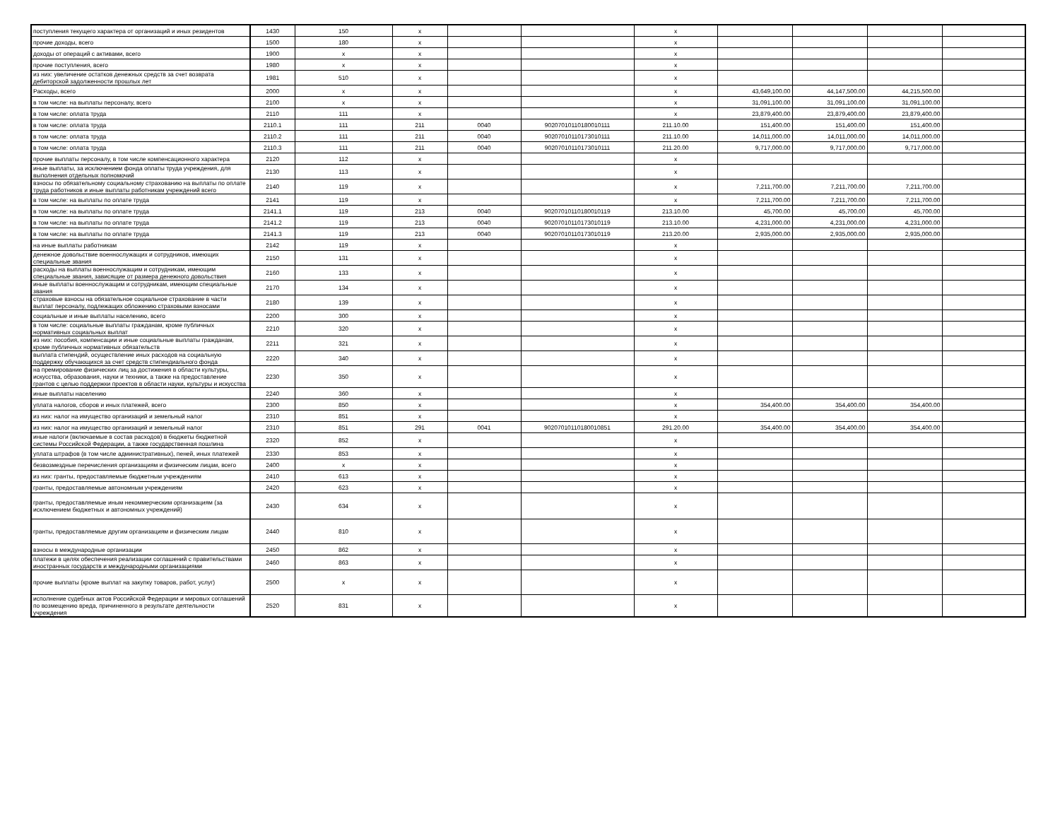| поступления текущего характера от организаций и иных резидентов | 1430 | 150 | x | | | x | | | | |
| прочие доходы, всего | 1500 | 180 | x | | | x | | | | |
| доходы от операций с активами, всего | 1900 | x | x | | | x | | | | |
| прочие поступления, всего | 1980 | x | x | | | x | | | | |
| из них: увеличение остатков денежных средств за счет возврата дебиторской задолженности прошлых лет | 1981 | 510 | x | | | x | | | | |
| Расходы, всего | 2000 | x | x | | | x | 43,649,100.00 | 44,147,500.00 | 44,215,500.00 | |
| в том числе: на выплаты персоналу, всего | 2100 | x | x | | | x | 31,091,100.00 | 31,091,100.00 | 31,091,100.00 | |
| в том числе: оплата труда | 2110 | 111 | x | | | x | 23,879,400.00 | 23,879,400.00 | 23,879,400.00 | |
| в том числе: оплата труда | 2110.1 | 111 | 211 | 0040 | 90207010110180010111 | 211.10.00 | 151,400.00 | 151,400.00 | 151,400.00 | |
| в том числе: оплата труда | 2110.2 | 111 | 211 | 0040 | 90207010110173010111 | 211.10.00 | 14,011,000.00 | 14,011,000.00 | 14,011,000.00 | |
| в том числе: оплата труда | 2110.3 | 111 | 211 | 0040 | 90207010110173010111 | 211.20.00 | 9,717,000.00 | 9,717,000.00 | 9,717,000.00 | |
| прочие выплаты персоналу, в том числе компенсационного характера | 2120 | 112 | x | | | x | | | | |
| иные выплаты, за исключением фонда оплаты труда учреждения, для выполнения отдельных полномочий | 2130 | 113 | x | | | x | | | | |
| взносы по обязательному социальному страхованию на выплаты по оплате труда работников и иные выплаты работникам учреждений всего | 2140 | 119 | x | | | x | 7,211,700.00 | 7,211,700.00 | 7,211,700.00 | |
| в том числе: на выплаты по оплате труда | 2141 | 119 | x | | | x | 7,211,700.00 | 7,211,700.00 | 7,211,700.00 | |
| в том числе: на выплаты по оплате труда | 2141.1 | 119 | 213 | 0040 | 90207010110180010119 | 213.10.00 | 45,700.00 | 45,700.00 | 45,700.00 | |
| в том числе: на выплаты по оплате труда | 2141.2 | 119 | 213 | 0040 | 90207010110173010119 | 213.10.00 | 4,231,000.00 | 4,231,000.00 | 4,231,000.00 | |
| в том числе: на выплаты по оплате труда | 2141.3 | 119 | 213 | 0040 | 90207010110173010119 | 213.20.00 | 2,935,000.00 | 2,935,000.00 | 2,935,000.00 | |
| на иные выплаты работникам | 2142 | 119 | x | | | x | | | | |
| денежное довольствие военнослужащих и сотрудников, имеющих специальные звания | 2150 | 131 | x | | | x | | | | |
| расходы на выплаты военнослужащим и сотрудникам, имеющим специальные звания, зависящие от размера денежного довольствия | 2160 | 133 | x | | | x | | | | |
| иные выплаты военнослужащим и сотрудникам, имеющим специальные звания | 2170 | 134 | x | | | x | | | | |
| страховые взносы на обязательное социальное страхование в части выплат персоналу, подлежащих обложению страховыми взносами | 2180 | 139 | x | | | x | | | | |
| социальные и иные выплаты населению, всего | 2200 | 300 | x | | | x | | | | |
| в том числе: социальные выплаты гражданам, кроме публичных нормативных социальных выплат | 2210 | 320 | x | | | x | | | | |
| из них: пособия, компенсации и иные социальные выплаты гражданам, кроме публичных нормативных обязательств | 2211 | 321 | x | | | x | | | | |
| выплата стипендий, осуществление иных расходов на социальную поддержку обучающихся за счет средств стипендиального фонда | 2220 | 340 | x | | | x | | | | |
| на премирование физических лиц за достижения в области культуры, искусства, образования, науки и техники, а также на предоставление грантов с целью поддержки проектов в области науки, культуры и искусства | 2230 | 350 | x | | | x | | | | |
| иные выплаты населению | 2240 | 360 | x | | | x | | | | |
| уплата налогов, сборов и иных платежей, всего | 2300 | 850 | x | | | x | 354,400.00 | 354,400.00 | 354,400.00 | |
| из них: налог на имущество организаций и земельный налог | 2310 | 851 | x | | | x | | | | |
| из них: налог на имущество организаций и земельный налог | 2310 | 851 | 291 | 0041 | 90207010110180010851 | 291.20.00 | 354,400.00 | 354,400.00 | 354,400.00 | |
| иные налоги (включаемые в состав расходов) в бюджеты бюджетной системы Российской Федерации, а также государственная пошлина | 2320 | 852 | x | | | x | | | | |
| уплата штрафов (в том числе административных), пеней, иных платежей | 2330 | 853 | x | | | x | | | | |
| безвозмездные перечисления организациям и физическим лицам, всего | 2400 | x | x | | | x | | | | |
| из них: гранты, предоставляемые бюджетным учреждениям | 2410 | 613 | x | | | x | | | | |
| гранты, предоставляемые автономным учреждениям | 2420 | 623 | x | | | x | | | | |
| гранты, предоставляемые иным некоммерческим организациям (за исключением бюджетных и автономных учреждений) | 2430 | 634 | x | | | x | | | | |
| гранты, предоставляемые другим организациям и физическим лицам | 2440 | 810 | x | | | x | | | | |
| взносы в международные организации | 2450 | 862 | x | | | x | | | | |
| платежи в целях обеспечения реализации соглашений с правительствами иностранных государств и международными организациями | 2460 | 863 | x | | | x | | | | |
| прочие выплаты (кроме выплат на закупку товаров, работ, услуг) | 2500 | x | x | | | x | | | | |
| исполнение судебных актов Российской Федерации и мировых соглашений по возмещению вреда, причиненного в результате деятельности учреждения | 2520 | 831 | x | | | x | | | | |